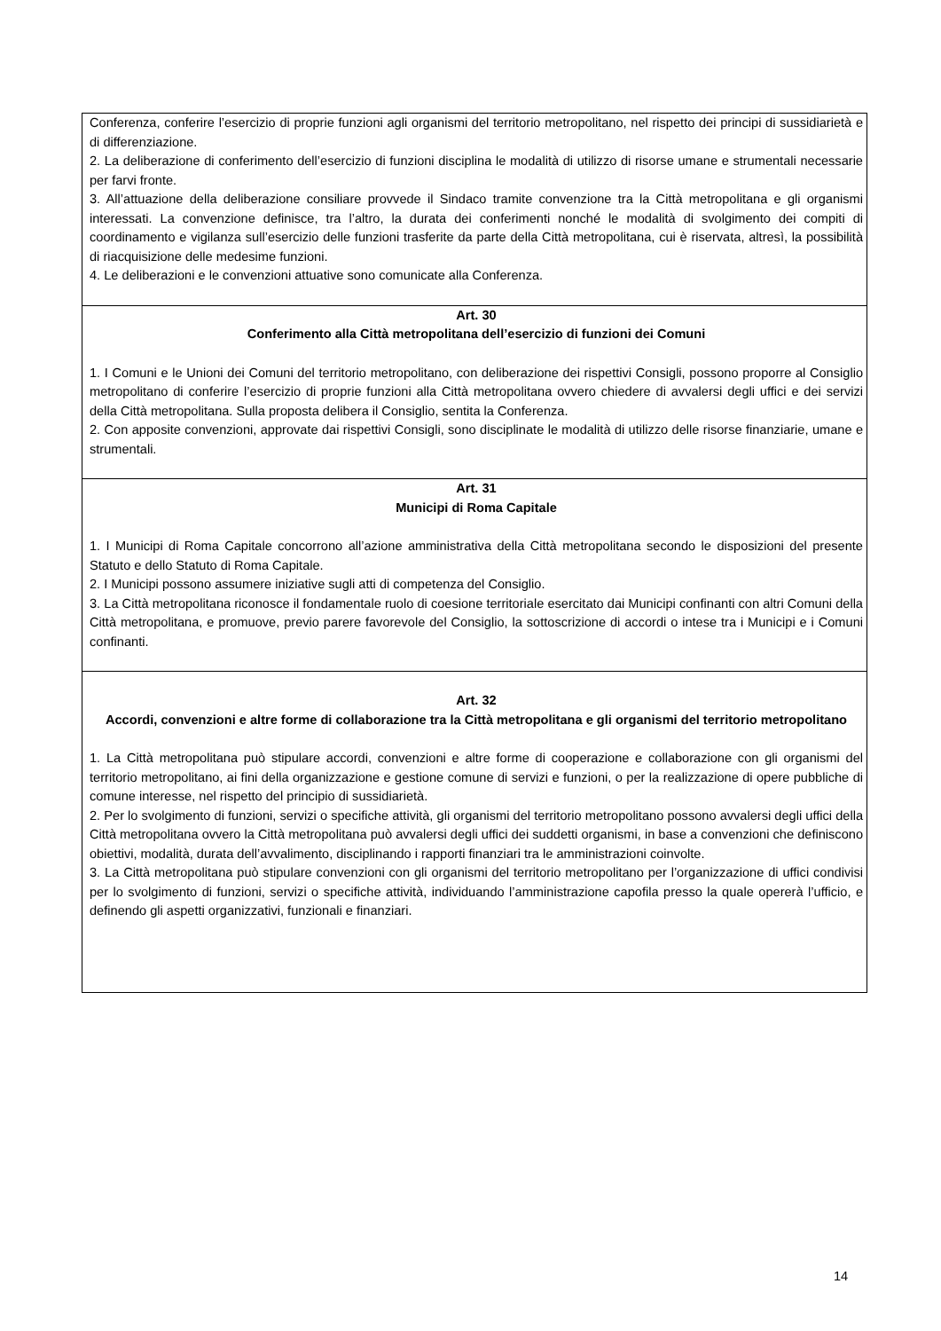| Conferenza, conferire l’esercizio di proprie funzioni agli organismi del territorio metropolitano, nel rispetto dei principi di sussidiarietà e di differenziazione. 2. La deliberazione di conferimento dell’esercizio di funzioni disciplina le modalità di utilizzo di risorse umane e strumentali necessarie per farvi fronte. 3. All’attuazione della deliberazione consiliare provvede il Sindaco tramite convenzione tra la Città metropolitana e gli organismi interessati. La convenzione definisce, tra l’altro, la durata dei conferimenti nonché le modalità di svolgimento dei compiti di coordinamento e vigilanza sull’esercizio delle funzioni trasferite da parte della Città metropolitana, cui è riservata, altresì, la possibilità di riacquisizione delle medesime funzioni. 4. Le deliberazioni e le convenzioni attuative sono comunicate alla Conferenza. |
| Art. 30 Conferimento alla Città metropolitana dell’esercizio di funzioni dei Comuni 1. I Comuni e le Unioni dei Comuni del territorio metropolitano, con deliberazione dei rispettivi Consigli, possono proporre al Consiglio metropolitano di conferire l’esercizio di proprie funzioni alla Città metropolitana ovvero chiedere di avvalersi degli uffici e dei servizi della Città metropolitana. Sulla proposta delibera il Consiglio, sentita la Conferenza. 2. Con apposite convenzioni, approvate dai rispettivi Consigli, sono disciplinate le modalità di utilizzo delle risorse finanziarie, umane e strumentali. |
| Art. 31 Municipi di Roma Capitale 1. I Municipi di Roma Capitale concorrono all’azione amministrativa della Città metropolitana secondo le disposizioni del presente Statuto e dello Statuto di Roma Capitale. 2. I Municipi possono assumere iniziative sugli atti di competenza del Consiglio. 3. La Città metropolitana riconosce il fondamentale ruolo di coesione territoriale esercitato dai Municipi confinanti con altri Comuni della Città metropolitana, e promuove, previo parere favorevole del Consiglio, la sottoscrizione di accordi o intese tra i Municipi e i Comuni confinanti. |
| Art. 32 Accordi, convenzioni e altre forme di collaborazione tra la Città metropolitana e gli organismi del territorio metropolitano 1. La Città metropolitana può stipulare accordi, convenzioni e altre forme di cooperazione e collaborazione con gli organismi del territorio metropolitano, ai fini della organizzazione e gestione comune di servizi e funzioni, o per la realizzazione di opere pubbliche di comune interesse, nel rispetto del principio di sussidiarietà. 2. Per lo svolgimento di funzioni, servizi o specifiche attività, gli organismi del territorio metropolitano possono avvalersi degli uffici della Città metropolitana ovvero la Città metropolitana può avvalersi degli uffici dei suddetti organismi, in base a convenzioni che definiscono obiettivi, modalità, durata dell’avvalimento, disciplinando i rapporti finanziari tra le amministrazioni coinvolte. 3. La Città metropolitana può stipulare convenzioni con gli organismi del territorio metropolitano per l’organizzazione di uffici condivisi per lo svolgimento di funzioni, servizi o specifiche attività, individuando l’amministrazione capofila presso la quale opererà l’ufficio, e definendo gli aspetti organizzativi, funzionali e finanziari. |
14